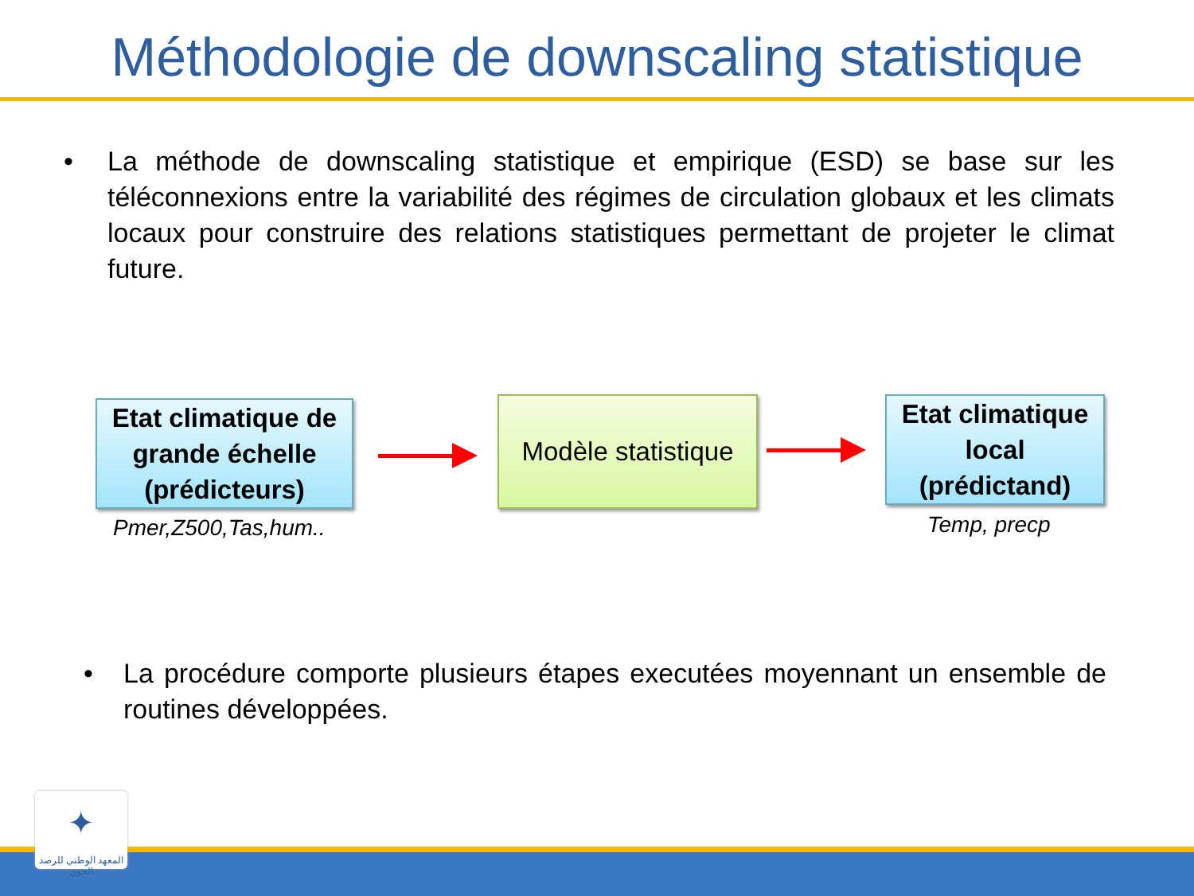Méthodologie de downscaling statistique
• La méthode de downscaling statistique et empirique (ESD) se base sur les téléconnexions entre la variabilité des régimes de circulation globaux et les climats locaux pour construire des relations statistiques permettant de projeter le climat future.
Etat climatique de grande échelle (prédicteurs)
Pmer,Z500,Tas,hum..
Modèle statistique
Etat climatique local (prédictand)
Temp, precp
• La procédure comporte plusieurs étapes executées moyennant un ensemble de routines développées.
✦
المعهد الوطني للرصد الجوي